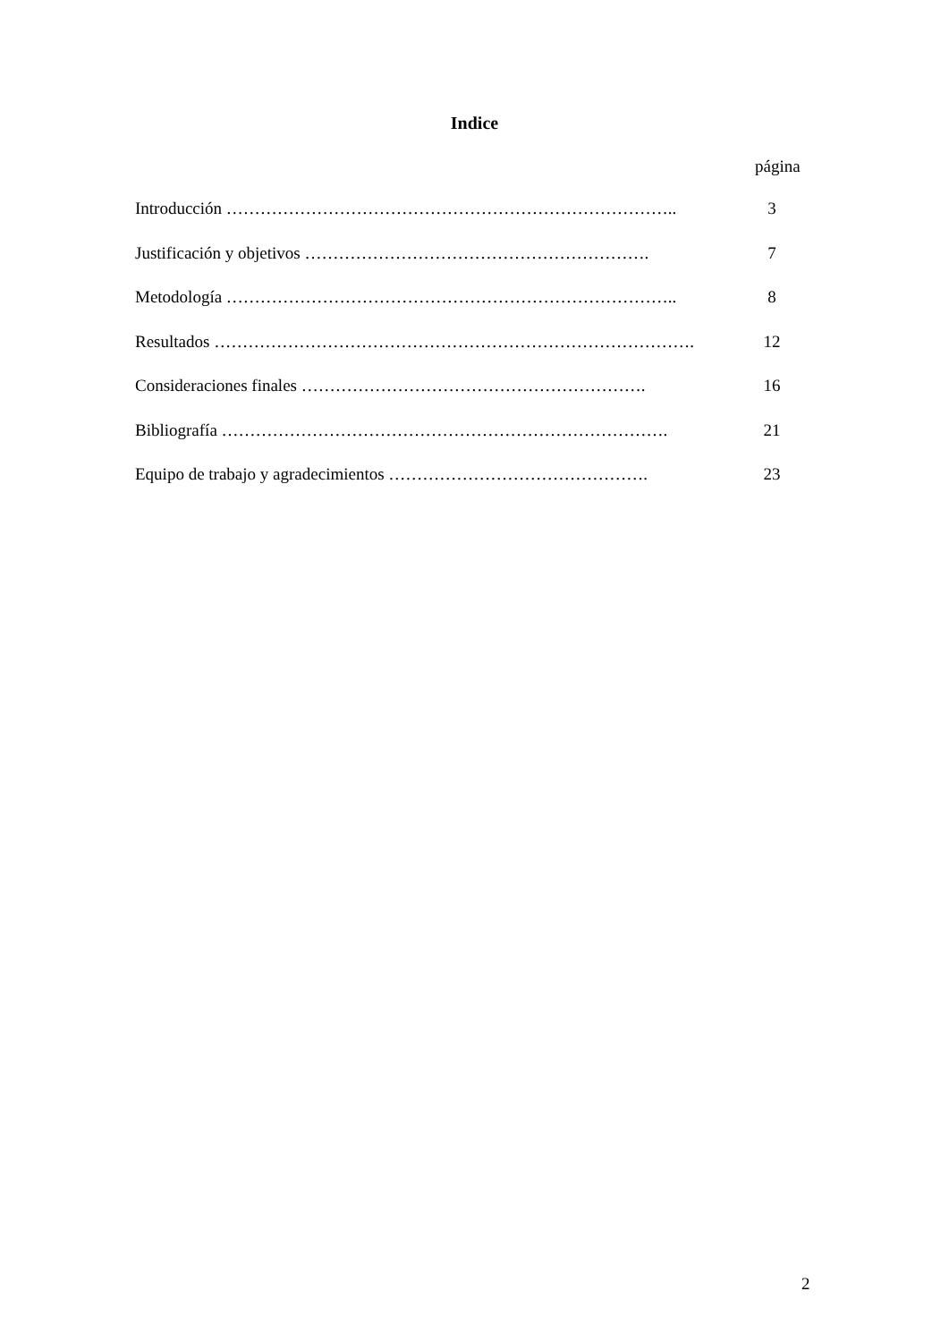Indice
página
Introducción …………………………………………………………………….. 3
Justificación y objetivos ……………………………………………………. 7
Metodología …………………………………………………………………….. 8
Resultados …………………………………………………………………………. 12
Consideraciones finales ……………………………………………………. 16
Bibliografía ……………………………………………………………………. 21
Equipo de trabajo y agradecimientos ………………………………………. 23
2